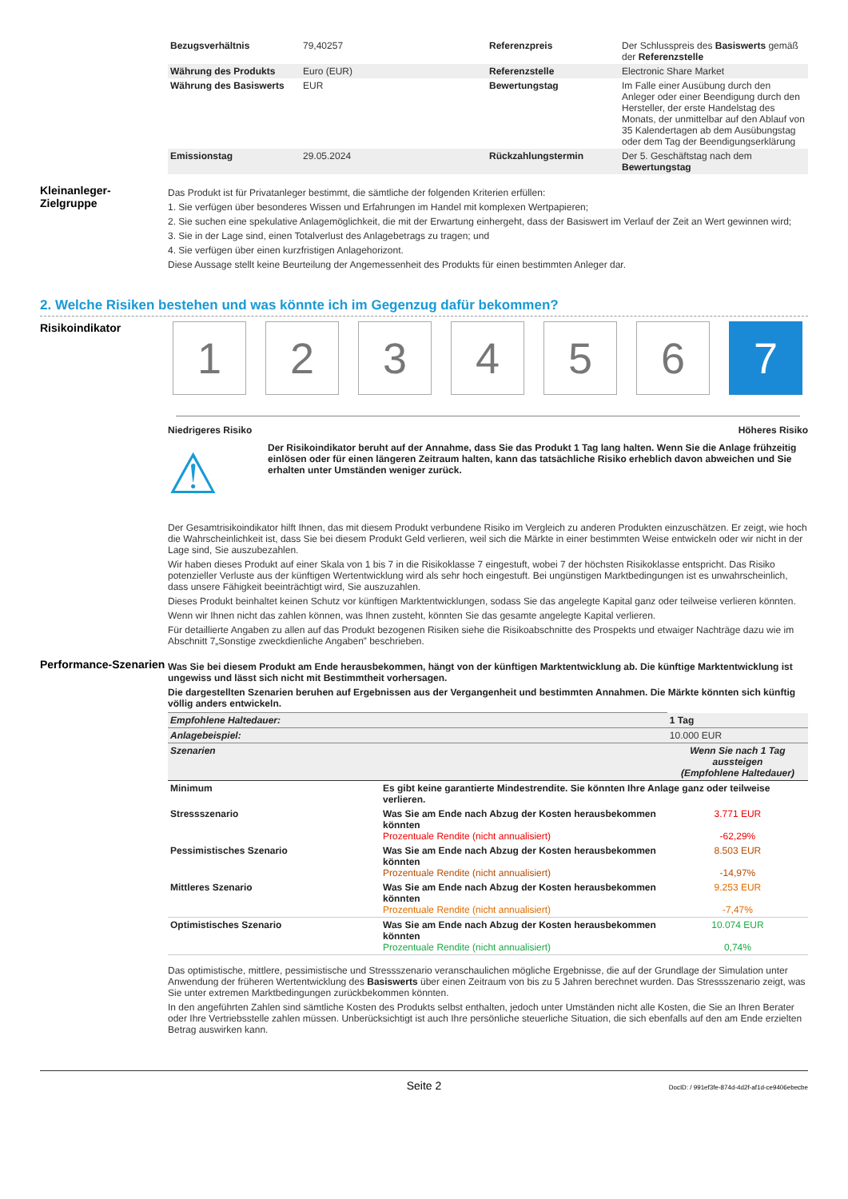| Bezugsverhältnis | 79,40257 | Referenzpreis | Der Schlusspreis des Basiswerts gemäß der Referenzstelle |
| Währung des Produkts | Euro (EUR) | Referenzstelle | Electronic Share Market |
| Währung des Basiswerts | EUR | Bewertungstag | Im Falle einer Ausübung durch den Anleger oder einer Beendigung durch den Hersteller, der erste Handelstag des Monats, der unmittelbar auf den Ablauf von 35 Kalendertagen ab dem Ausübungstag oder dem Tag der Beendigungserklärung |
| Emissionstag | 29.05.2024 | Rückzahlungstermin | Der 5. Geschäftstag nach dem Bewertungstag |
Kleinanleger-
Zielgruppe
Das Produkt ist für Privatanleger bestimmt, die sämtliche der folgenden Kriterien erfüllen:
1. Sie verfügen über besonderes Wissen und Erfahrungen im Handel mit komplexen Wertpapieren;
2. Sie suchen eine spekulative Anlagemöglichkeit, die mit der Erwartung einhergeht, dass der Basiswert im Verlauf der Zeit an Wert gewinnen wird;
3. Sie in der Lage sind, einen Totalverlust des Anlagebetrags zu tragen; und
4. Sie verfügen über einen kurzfristigen Anlagehorizont.
Diese Aussage stellt keine Beurteilung der Angemessenheit des Produkts für einen bestimmten Anleger dar.
2. Welche Risiken bestehen und was könnte ich im Gegenzug dafür bekommen?
Risikoindikator
123456 7
Niedrigeres Risiko Höheres Risiko
⚠
Der Risikoindikator beruht auf der Annahme, dass Sie das Produkt 1 Tag lang halten. Wenn Sie die Anlage frühzeitig einlösen oder für einen längeren Zeitraum halten, kann das tatsächliche Risiko erheblich davon abweichen und Sie erhalten unter Umständen weniger zurück.
Der Gesamtrisikoindikator hilft Ihnen, das mit diesem Produkt verbundene Risiko im Vergleich zu anderen Produkten einzuschätzen. Er zeigt, wie hoch die Wahrscheinlichkeit ist, dass Sie bei diesem Produkt Geld verlieren, weil sich die Märkte in einer bestimmten Weise entwickeln oder wir nicht in der Lage sind, Sie auszubezahlen.
Wir haben dieses Produkt auf einer Skala von 1 bis 7 in die Risikoklasse 7 eingestuft, wobei 7 der höchsten Risikoklasse entspricht. Das Risiko potenzieller Verluste aus der künftigen Wertentwicklung wird als sehr hoch eingestuft. Bei ungünstigen Marktbedingungen ist es unwahrscheinlich, dass unsere Fähigkeit beeinträchtigt wird, Sie auszuzahlen.
Dieses Produkt beinhaltet keinen Schutz vor künftigen Marktentwicklungen, sodass Sie das angelegte Kapital ganz oder teilweise verlieren könnten.
Wenn wir Ihnen nicht das zahlen können, was Ihnen zusteht, könnten Sie das gesamte angelegte Kapital verlieren.
Für detaillierte Angaben zu allen auf das Produkt bezogenen Risiken siehe die Risikoabschnitte des Prospekts und etwaiger Nachträge dazu wie im Abschnitt 7„Sonstige zweckdienliche Angaben” beschrieben.
Performance-Szenarien
Was Sie bei diesem Produkt am Ende herausbekommen, hängt von der künftigen Marktentwicklung ab. Die künftige Marktentwicklung ist ungewiss und lässt sich nicht mit Bestimmtheit vorhersagen.
Die dargestellten Szenarien beruhen auf Ergebnissen aus der Vergangenheit und bestimmten Annahmen. Die Märkte könnten sich künftig völlig anders entwickeln.
| Empfohlene Haltedauer: | | 1 Tag |
| Anlagebeispiel: | | 10.000 EUR |
| Szenarien | | Wenn Sie nach 1 Tag aussteigen (Empfohlene Haltedauer) |
| Minimum | Es gibt keine garantierte Mindestrendite. Sie könnten Ihre Anlage ganz oder teilweise verlieren. | |
| Stressszenario | Was Sie am Ende nach Abzug der Kosten herausbekommen könnten Prozentuale Rendite (nicht annualisiert) | 3.771 EUR -62,29% |
| Pessimistisches Szenario | Was Sie am Ende nach Abzug der Kosten herausbekommen könnten Prozentuale Rendite (nicht annualisiert) | 8.503 EUR -14,97% |
| Mittleres Szenario | Was Sie am Ende nach Abzug der Kosten herausbekommen könnten Prozentuale Rendite (nicht annualisiert) | 9.253 EUR -7,47% |
| Optimistisches Szenario | Was Sie am Ende nach Abzug der Kosten herausbekommen könnten Prozentuale Rendite (nicht annualisiert) | 10.074 EUR 0,74% |
Das optimistische, mittlere, pessimistische und Stressszenario veranschaulichen mögliche Ergebnisse, die auf der Grundlage der Simulation unter Anwendung der früheren Wertentwicklung des Basiswerts über einen Zeitraum von bis zu 5 Jahren berechnet wurden. Das Stressszenario zeigt, was Sie unter extremen Marktbedingungen zurückbekommen könnten.
In den angeführten Zahlen sind sämtliche Kosten des Produkts selbst enthalten, jedoch unter Umständen nicht alle Kosten, die Sie an Ihren Berater oder Ihre Vertriebsstelle zahlen müssen. Unberücksichtigt ist auch Ihre persönliche steuerliche Situation, die sich ebenfalls auf den am Ende erzielten Betrag auswirken kann.
Seite 2 DocID: / 991ef3fe-874d-4d2f-af1d-ce9406ebecbe